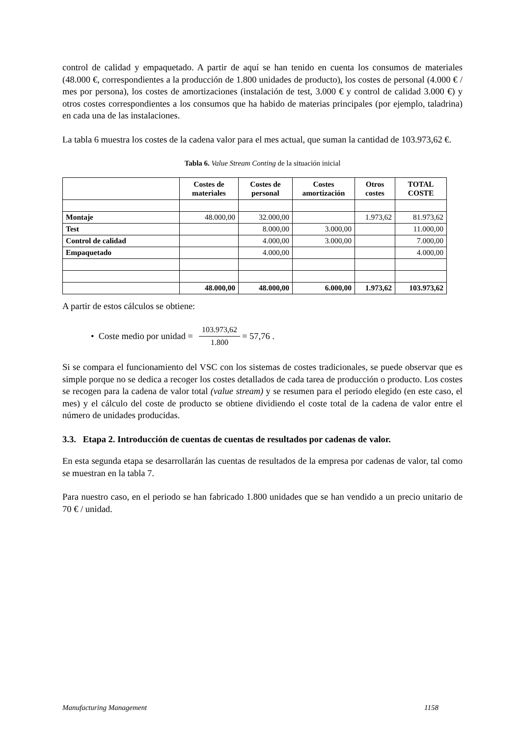control de calidad y empaquetado. A partir de aquí se han tenido en cuenta los consumos de materiales (48.000 €, correspondientes a la producción de 1.800 unidades de producto), los costes de personal (4.000 € / mes por persona), los costes de amortizaciones (instalación de test, 3.000 € y control de calidad 3.000 €) y otros costes correspondientes a los consumos que ha habido de materias principales (por ejemplo, taladrina) en cada una de las instalaciones.
La tabla 6 muestra los costes de la cadena valor para el mes actual, que suman la cantidad de 103.973,62 €.
Tabla 6. Value Stream Conting de la situación inicial
| | Costes de materiales | Costes de personal | Costes amortización | Otros costes | TOTAL COSTE |
| --- | --- | --- | --- | --- | --- |
| Montaje | 48.000,00 | 32.000,00 | | 1.973,62 | 81.973,62 |
| Test | | 8.000,00 | 3.000,00 | | 11.000,00 |
| Control de calidad | | 4.000,00 | 3.000,00 | | 7.000,00 |
| Empaquetado | | 4.000,00 | | | 4.000,00 |
| | 48.000,00 | 48.000,00 | 6.000,00 | 1.973,62 | 103.973,62 |
A partir de estos cálculos se obtiene:
• Coste medio por unidad = 103.973,62 1.800 = 57,76 .
Si se compara el funcionamiento del VSC con los sistemas de costes tradicionales, se puede observar que es simple porque no se dedica a recoger los costes detallados de cada tarea de producción o producto. Los costes se recogen para la cadena de valor total (value stream) y se resumen para el periodo elegido (en este caso, el mes) y el cálculo del coste de producto se obtiene dividiendo el coste total de la cadena de valor entre el número de unidades producidas.
3.3. Etapa 2. Introducción de cuentas de cuentas de resultados por cadenas de valor.
En esta segunda etapa se desarrollarán las cuentas de resultados de la empresa por cadenas de valor, tal como se muestran en la tabla 7.
Para nuestro caso, en el periodo se han fabricado 1.800 unidades que se han vendido a un precio unitario de 70 € / unidad.
Manufacturing Management 1158